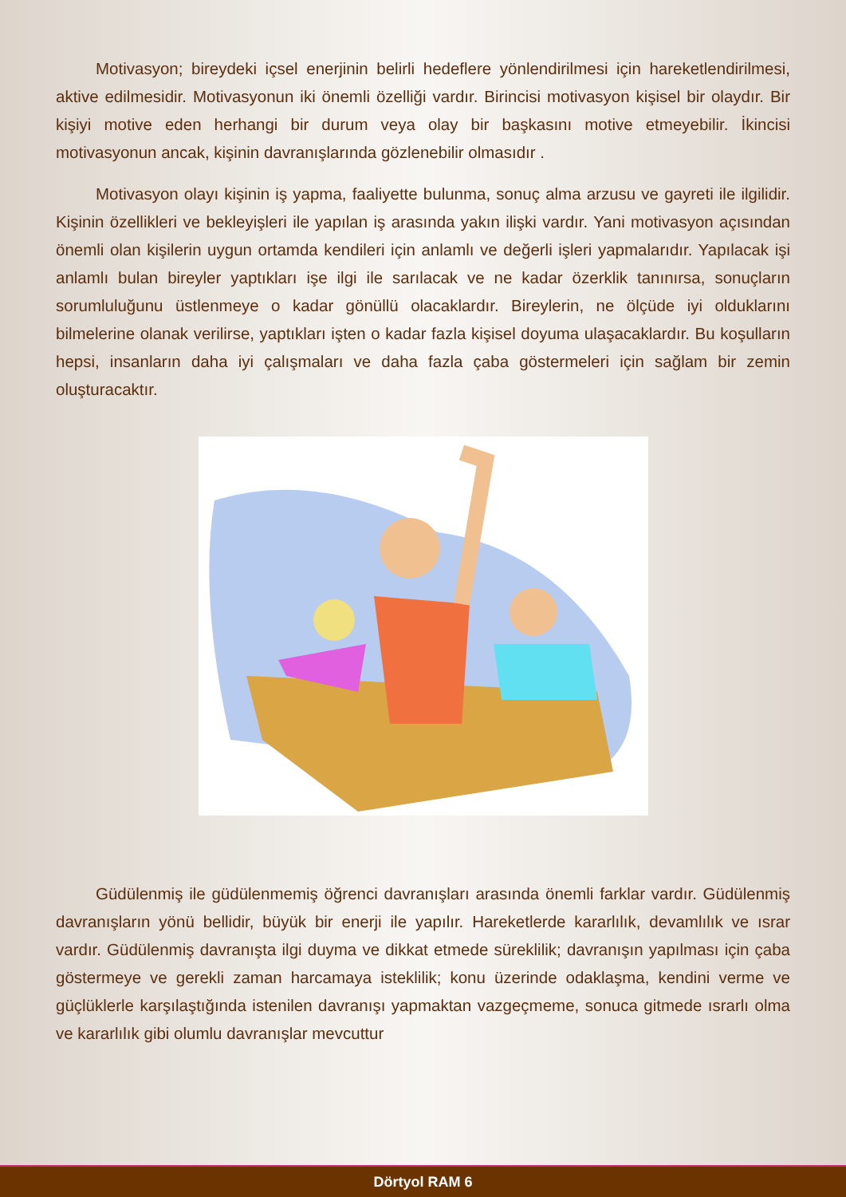Motivasyon; bireydeki içsel enerjinin belirli hedeflere yönlendirilmesi için hareketlendirilmesi, aktive edilmesidir. Motivasyonun iki önemli özelliği vardır. Birincisi motivasyon kişisel bir olaydır. Bir kişiyi motive eden herhangi bir durum veya olay bir başkasını motive etmeyebilir. İkincisi motivasyonun ancak, kişinin davranışlarında gözlenebilir olmasıdır .
Motivasyon olayı kişinin iş yapma, faaliyette bulunma, sonuç alma arzusu ve gayreti ile ilgilidir. Kişinin özellikleri ve bekleyişleri ile yapılan iş arasında yakın ilişki vardır. Yani motivasyon açısından önemli olan kişilerin uygun ortamda kendileri için anlamlı ve değerli işleri yapmalarıdır. Yapılacak işi anlamlı bulan bireyler yaptıkları işe ilgi ile sarılacak ve ne kadar özerklik tanınırsa, sonuçların sorumluluğunu üstlenmeye o kadar gönüllü olacaklardır. Bireylerin, ne ölçüde iyi olduklarını bilmelerine olanak verilirse, yaptıkları işten o kadar fazla kişisel doyuma ulaşacaklardır. Bu koşulların hepsi, insanların daha iyi çalışmaları ve daha fazla çaba göstermeleri için sağlam bir zemin oluşturacaktır.
Güdülenmiş ile güdülenmemiş öğrenci davranışları arasında önemli farklar vardır. Güdülenmiş davranışların yönü bellidir, büyük bir enerji ile yapılır. Hareketlerde kararlılık, devamlılık ve ısrar vardır. Güdülenmiş davranışta ilgi duyma ve dikkat etmede süreklilik; davranışın yapılması için çaba göstermeye ve gerekli zaman harcamaya isteklilik; konu üzerinde odaklaşma, kendini verme ve güçlüklerle karşılaştığında istenilen davranışı yapmaktan vazgeçmeme, sonuca gitmede ısrarlı olma ve kararlılık gibi olumlu davranışlar mevcuttur
Dörtyol RAM 6